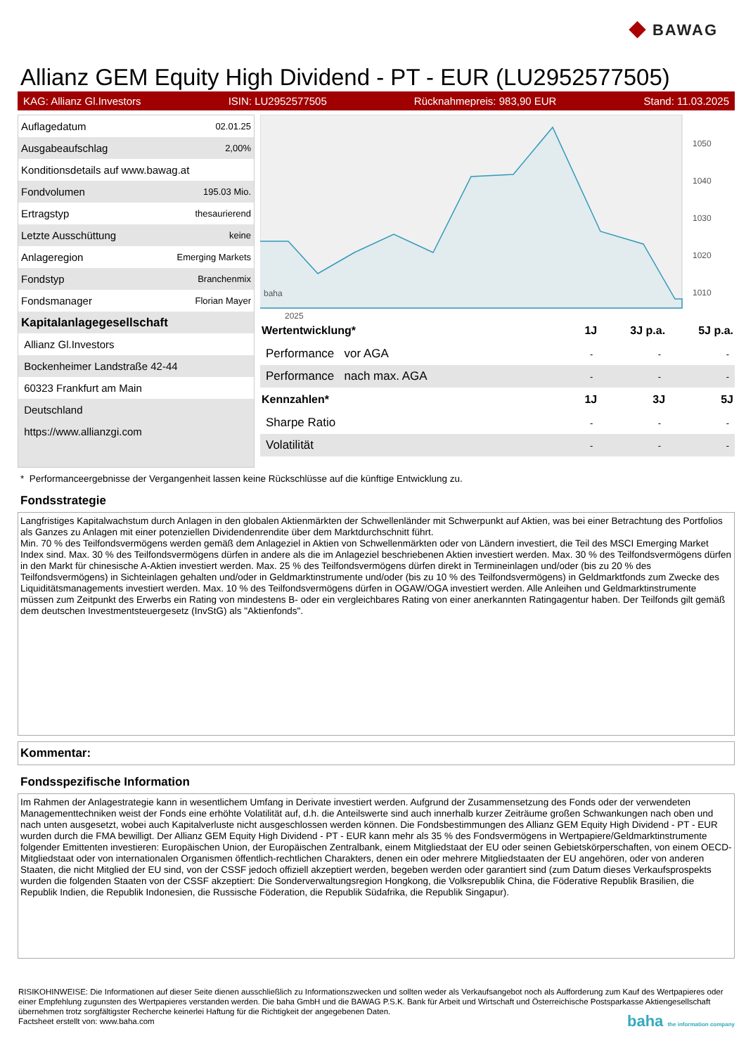◆ BAWAG
Allianz GEM Equity High Dividend - PT - EUR (LU2952577505)
KAG: Allianz Gl.Investors ISIN: LU2952577505 Rücknahmepreis: 983,90 EUR Stand: 11.03.2025
| Auflagedatum | 02.01.25 |
| Ausgabeaufschlag | 2,00% |
| Konditionsdetails auf www.bawag.at | |
| Fondvolumen | 195.03 Mio. |
| Ertragstyp | thesaurierend |
| Letzte Ausschüttung | keine |
| Anlageregion | Emerging Markets |
| Fondstyp | Branchenmix |
| Fondsmanager | Florian Mayer |
| Kapitalanlagegesellschaft | |
| Allianz Gl.Investors | |
| Bockenheimer Landstraße 42-44 | |
| 60323 Frankfurt am Main | |
| Deutschland | |
| https://www.allianzgi.com | |
1050
1040
1030
1020
1010
1000
x
2025
baha
| Wertentwicklung* | 1J | 3J p.a. | 5J p.a. |
| --- | --- | --- | --- |
| Performance vor AGA | - | - | - |
| Performance nach max. AGA | - | - | - |
| Kennzahlen* | 1J | 3J | 5J |
| Sharpe Ratio | - | - | - |
| Volatilität | - | - | - |
* Performanceergebnisse der Vergangenheit lassen keine Rückschlüsse auf die künftige Entwicklung zu.
Fondsstrategie
Langfristiges Kapitalwachstum durch Anlagen in den globalen Aktienmärkten der Schwellenländer mit Schwerpunkt auf Aktien, was bei einer Betrachtung des Portfolios als Ganzes zu Anlagen mit einer potenziellen Dividendenrendite über dem Marktdurchschnitt führt.
Min. 70 % des Teilfondsvermögens werden gemäß dem Anlageziel in Aktien von Schwellenmärkten oder von Ländern investiert, die Teil des MSCI Emerging Market Index sind. Max. 30 % des Teilfondsvermögens dürfen in andere als die im Anlageziel beschriebenen Aktien investiert werden. Max. 30 % des Teilfondsvermögens dürfen in den Markt für chinesische A-Aktien investiert werden. Max. 25 % des Teilfondsvermögens dürfen direkt in Termineinlagen und/oder (bis zu 20 % des Teilfondsvermögens) in Sichteinlagen gehalten und/oder in Geldmarktinstrumente und/oder (bis zu 10 % des Teilfondsvermögens) in Geldmarktfonds zum Zwecke des Liquiditätsmanagements investiert werden. Max. 10 % des Teilfondsvermögens dürfen in OGAW/OGA investiert werden. Alle Anleihen und Geldmarktinstrumente müssen zum Zeitpunkt des Erwerbs ein Rating von mindestens B- oder ein vergleichbares Rating von einer anerkannten Ratingagentur haben. Der Teilfonds gilt gemäß dem deutschen Investmentsteuergesetz (InvStG) als "Aktienfonds".
Kommentar:
Fondsspezifische Information
Im Rahmen der Anlagestrategie kann in wesentlichem Umfang in Derivate investiert werden. Aufgrund der Zusammensetzung des Fonds oder der verwendeten Managementtechniken weist der Fonds eine erhöhte Volatilität auf, d.h. die Anteilswerte sind auch innerhalb kurzer Zeiträume großen Schwankungen nach oben und nach unten ausgesetzt, wobei auch Kapitalverluste nicht ausgeschlossen werden können. Die Fondsbestimmungen des Allianz GEM Equity High Dividend - PT - EUR wurden durch die FMA bewilligt. Der Allianz GEM Equity High Dividend - PT - EUR kann mehr als 35 % des Fondsvermögens in Wertpapiere/Geldmarktinstrumente folgender Emittenten investieren: Europäischen Union, der Europäischen Zentralbank, einem Mitgliedstaat der EU oder seinen Gebietskörperschaften, von einem OECD-Mitgliedstaat oder von internationalen Organismen öffentlich-rechtlichen Charakters, denen ein oder mehrere Mitgliedstaaten der EU angehören, oder von anderen Staaten, die nicht Mitglied der EU sind, von der CSSF jedoch offiziell akzeptiert werden, begeben werden oder garantiert sind (zum Datum dieses Verkaufsprospekts wurden die folgenden Staaten von der CSSF akzeptiert: Die Sonderverwaltungsregion Hongkong, die Volksrepublik China, die Föderative Republik Brasilien, die Republik Indien, die Republik Indonesien, die Russische Föderation, die Republik Südafrika, die Republik Singapur).
RISIKOHINWEISE: Die Informationen auf dieser Seite dienen ausschließlich zu Informationszwecken und sollten weder als Verkaufsangebot noch als Aufforderung zum Kauf des Wertpapieres oder einer Empfehlung zugunsten des Wertpapieres verstanden werden. Die baha GmbH und die BAWAG P.S.K. Bank für Arbeit und Wirtschaft und Österreichische Postsparkasse Aktiengesellschaft übernehmen trotz sorgfältigster Recherche keinerlei Haftung für die Richtigkeit der angegebenen Daten.
Factsheet erstellt von: www.baha.com baha the information company